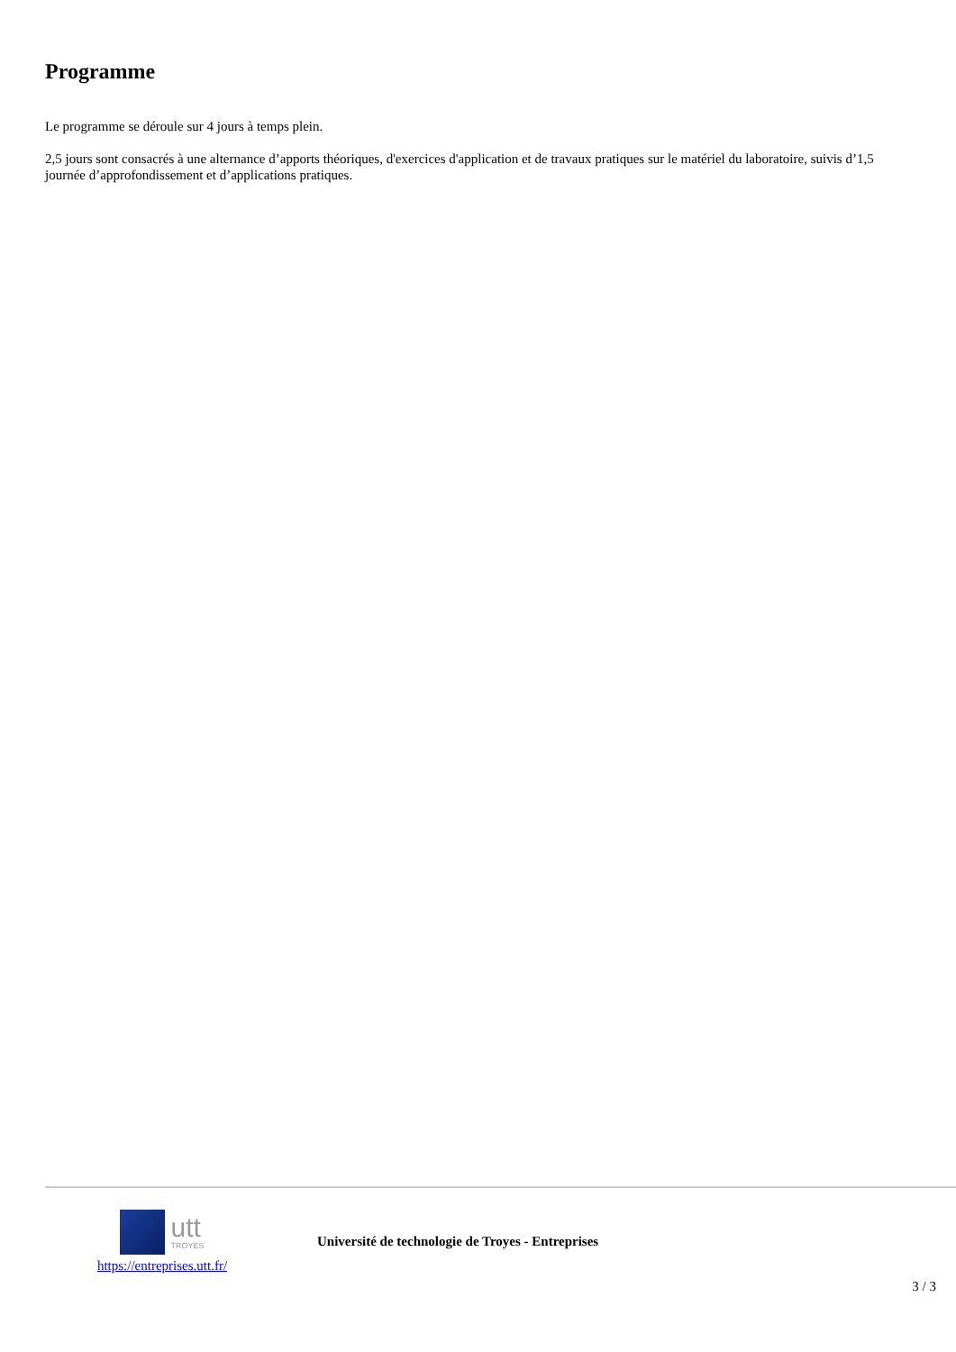Programme
Le programme se déroule sur 4 jours à temps plein.
2,5 jours sont consacrés à une alternance d’apports théoriques, d'exercices d'application et de travaux pratiques sur le matériel du laboratoire, suivis d’1,5 journée d’approfondissement et d’applications pratiques.
utt
TROYES
https://entreprises.utt.fr/
Université de technologie de Troyes - Entreprises
3 / 3